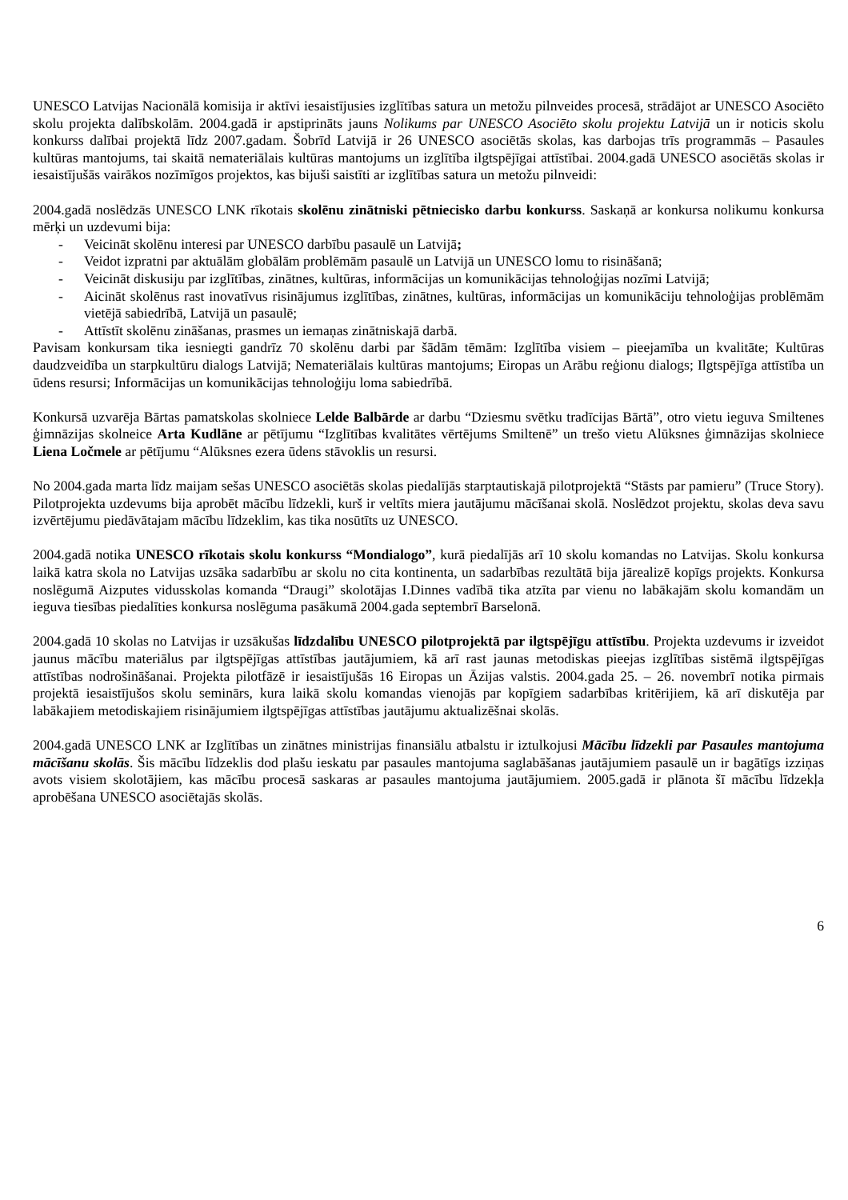UNESCO Latvijas Nacionālā komisija ir aktīvi iesaistījusies izglītības satura un metožu pilnveides procesā, strādājot ar UNESCO Asociēto skolu projekta dalībskolām. 2004.gadā ir apstiprināts jauns Nolikums par UNESCO Asociēto skolu projektu Latvijā un ir noticis skolu konkurss dalībai projektā līdz 2007.gadam. Šobrīd Latvijā ir 26 UNESCO asociētās skolas, kas darbojas trīs programmās – Pasaules kultūras mantojums, tai skaitā nemateriālais kultūras mantojums un izglītība ilgtspējīgai attīstībai. 2004.gadā UNESCO asociētās skolas ir iesaistījušās vairākos nozīmīgos projektos, kas bijuši saistīti ar izglītības satura un metožu pilnveidi:
2004.gadā noslēdzās UNESCO LNK rīkotais skolēnu zinātniski pētniecisko darbu konkurss. Saskaņā ar konkursa nolikumu konkursa mērķi un uzdevumi bija:
- Veicināt skolēnu interesi par UNESCO darbību pasaulē un Latvijā;
- Veidot izpratni par aktuālām globālām problēmām pasaulē un Latvijā un UNESCO lomu to risināšanā;
- Veicināt diskusiju par izglītības, zinātnes, kultūras, informācijas un komunikācijas tehnoloģijas nozīmi Latvijā;
- Aicināt skolēnus rast inovatīvus risinājumus izglītības, zinātnes, kultūras, informācijas un komunikāciju tehnoloģijas problēmām vietējā sabiedrībā, Latvijā un pasaulē;
- Attīstīt skolēnu zināšanas, prasmes un iemaņas zinātniskajā darbā.
Pavisam konkursam tika iesniegti gandrīz 70 skolēnu darbi par šādām tēmām: Izglītība visiem – pieejamība un kvalitāte; Kultūras daudzveidība un starpkultūru dialogs Latvijā; Nemateriālais kultūras mantojums; Eiropas un Arābu reģionu dialogs; Ilgtspējīga attīstība un ūdens resursi; Informācijas un komunikācijas tehnoloģiju loma sabiedrībā.
Konkursā uzvarēja Bārtas pamatskolas skolniece Lelde Balbārde ar darbu “Dziesmu svētku tradīcijas Bārtā”, otro vietu ieguva Smiltenes ģimnāzijas skolneice Arta Kudlāne ar pētījumu “Izglītības kvalitātes vērtējums Smiltenē” un trešo vietu Alūksnes ģimnāzijas skolniece Liena Ločmele ar pētījumu “Alūksnes ezera ūdens stāvoklis un resursi.
No 2004.gada marta līdz maijam sešas UNESCO asociētās skolas piedalījās starptautiskajā pilotprojektā “Stāsts par pamieru” (Truce Story). Pilotprojekta uzdevums bija aprobēt mācību līdzekli, kurš ir veltīts miera jautājumu mācīšanai skolā. Noslēdzot projektu, skolas deva savu izvērtējumu piedāvātajam mācību līdzeklim, kas tika nosūtīts uz UNESCO.
2004.gadā notika UNESCO rīkotais skolu konkurss “Mondialogo”, kurā piedalījās arī 10 skolu komandas no Latvijas. Skolu konkursa laikā katra skola no Latvijas uzsāka sadarbību ar skolu no cita kontinenta, un sadarbības rezultātā bija jārealizē kopīgs projekts. Konkursa noslēgumā Aizputes vidusskolas komanda “Draugi” skolotājas I.Dinnes vadībā tika atzīta par vienu no labākajām skolu komandām un ieguva tiesības piedalīties konkursa noslēguma pasākumā 2004.gada septembrī Barselonā.
2004.gadā 10 skolas no Latvijas ir uzsākušas līdzdalību UNESCO pilotprojektā par ilgtspējīgu attīstību. Projekta uzdevums ir izveidot jaunus mācību materiālus par ilgtspējīgas attīstības jautājumiem, kā arī rast jaunas metodiskas pieejas izglītības sistēmā ilgtspējīgas attīstības nodrošināšanai. Projekta pilotfāzē ir iesaistījušās 16 Eiropas un Āzijas valstis. 2004.gada 25. – 26. novembrī notika pirmais projektā iesaistījušos skolu seminārs, kura laikā skolu komandas vienojās par kopīgiem sadarbības kritērijiem, kā arī diskutēja par labākajiem metodiskajiem risinājumiem ilgtspējīgas attīstības jautājumu aktualizēšnai skolās.
2004.gadā UNESCO LNK ar Izglītības un zinātnes ministrijas finansiālu atbalstu ir iztulkojusi Mācību līdzekli par Pasaules mantojuma mācīšanu skolās. Šis mācību līdzeklis dod plašu ieskatu par pasaules mantojuma saglabāšanas jautājumiem pasaulē un ir bagātīgs izziņas avots visiem skolotājiem, kas mācību procesā saskaras ar pasaules mantojuma jautājumiem. 2005.gadā ir plānota šī mācību līdzekļa aprobēšana UNESCO asociētajās skolās.
6